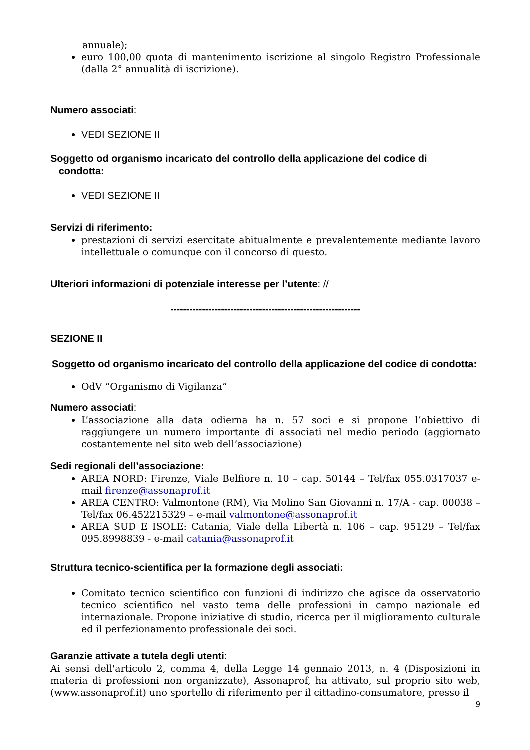annuale);
euro 100,00 quota di mantenimento iscrizione al singolo Registro Professionale (dalla 2° annualità di iscrizione).
Numero associati:
VEDI SEZIONE II
Soggetto od organismo incaricato del controllo della applicazione del codice di
condotta:
VEDI SEZIONE II
Servizi di riferimento:
prestazioni di servizi esercitate abitualmente e prevalentemente mediante lavoro intellettuale o comunque con il concorso di questo.
Ulteriori informazioni di potenziale interesse per l’utente: //
------------------------------------------------------------
SEZIONE II
Soggetto od organismo incaricato del controllo della applicazione del codice di condotta:
OdV “Organismo di Vigilanza”
Numero associati:
L’associazione alla data odierna ha n. 57 soci e si propone l’obiettivo di raggiungere un numero importante di associati nel medio periodo (aggiornato costantemente nel sito web dell’associazione)
Sedi regionali dell’associazione:
AREA NORD: Firenze, Viale Belfiore n. 10 – cap. 50144 – Tel/fax 055.0317037 e-mail firenze@assonaprof.it
AREA CENTRO: Valmontone (RM), Via Molino San Giovanni n. 17/A - cap. 00038 –Tel/fax 06.452215329 – e-mail valmontone@assonaprof.it
AREA SUD E ISOLE: Catania, Viale della Libertà n. 106 – cap. 95129 – Tel/fax 095.8998839 - e-mail catania@assonaprof.it
Struttura tecnico-scientifica per la formazione degli associati:
Comitato tecnico scientifico con funzioni di indirizzo che agisce da osservatorio tecnico scientifico nel vasto tema delle professioni in campo nazionale ed internazionale. Propone iniziative di studio, ricerca per il miglioramento culturale ed il perfezionamento professionale dei soci.
Garanzie attivate a tutela degli utenti:
Ai sensi dell'articolo 2, comma 4, della Legge 14 gennaio 2013, n. 4 (Disposizioni in materia di professioni non organizzate), Assonaprof, ha attivato, sul proprio sito web, (www.assonaprof.it) uno sportello di riferimento per il cittadino-consumatore, presso il
9